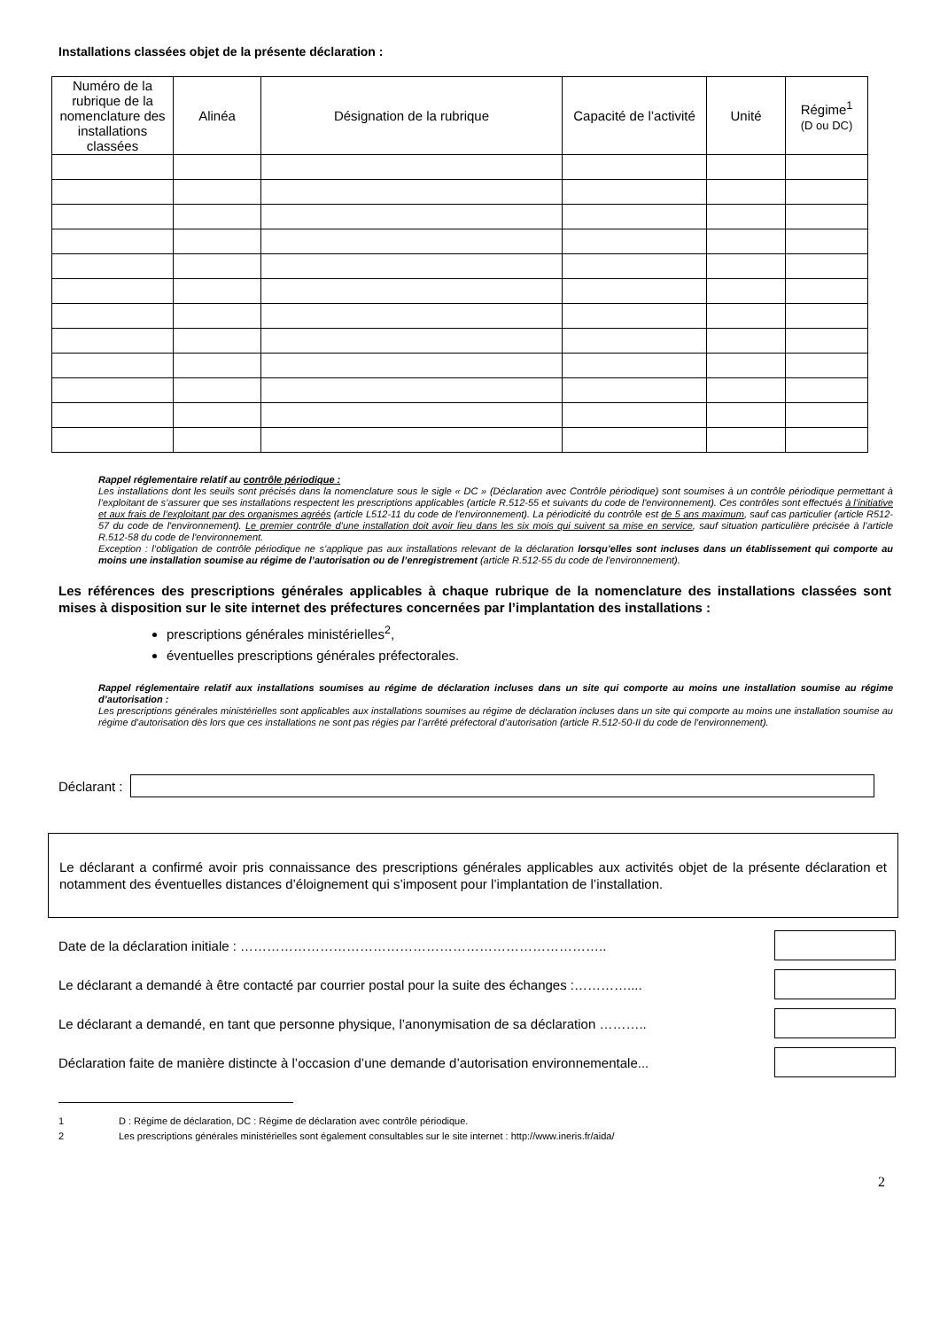Installations classées objet de la présente déclaration :
| Numéro de la rubrique de la nomenclature des installations classées | Alinéa | Désignation de la rubrique | Capacité de l’activité | Unité | Régime<sup>1</sup> (D ou DC) |
| --- | --- | --- | --- | --- | --- |
Rappel réglementaire relatif au contrôle périodique :
Les installations dont les seuils sont précisés dans la nomenclature sous le sigle « DC » (Déclaration avec Contrôle périodique) sont soumises à un contrôle périodique permettant à l’exploitant de s’assurer que ses installations respectent les prescriptions applicables (article R.512-55 et suivants du code de l'environnement). Ces contrôles sont effectués à l’initiative et aux frais de l’exploitant par des organismes agréés (article L512-11 du code de l'environnement). La périodicité du contrôle est de 5 ans maximum, sauf cas particulier (article R512-57 du code de l'environnement). Le premier contrôle d’une installation doit avoir lieu dans les six mois qui suivent sa mise en service, sauf situation particulière précisée à l’article R.512-58 du code de l'environnement.
Exception : l’obligation de contrôle périodique ne s’applique pas aux installations relevant de la déclaration lorsqu’elles sont incluses dans un établissement qui comporte au moins une installation soumise au régime de l’autorisation ou de l’enregistrement (article R.512-55 du code de l'environnement).
Les références des prescriptions générales applicables à chaque rubrique de la nomenclature des installations classées sont mises à disposition sur le site internet des préfectures concernées par l’implantation des installations :
prescriptions générales ministérielles<sup>2</sup>,
éventuelles prescriptions générales préfectorales.
Rappel réglementaire relatif aux installations soumises au régime de déclaration incluses dans un site qui comporte au moins une installation soumise au régime d’autorisation :
Les prescriptions générales ministérielles sont applicables aux installations soumises au régime de déclaration incluses dans un site qui comporte au moins une installation soumise au régime d’autorisation dès lors que ces installations ne sont pas régies par l’arrêté préfectoral d’autorisation (article R.512-50-II du code de l'environnement).
Déclarant :
Le déclarant a confirmé avoir pris connaissance des prescriptions générales applicables aux activités objet de la présente déclaration et notamment des éventuelles distances d’éloignement qui s’imposent pour l’implantation de l’installation.
Date de la déclaration initiale : ………………………………………………………………………..
Le déclarant a demandé à être contacté par courrier postal pour la suite des échanges :…………....
Le déclarant a demandé, en tant que personne physique, l’anonymisation de sa déclaration ………..
Déclaration faite de manière distincte à l’occasion d’une demande d’autorisation environnementale...
1 D : Régime de déclaration, DC : Régime de déclaration avec contrôle périodique.
2 Les prescriptions générales ministérielles sont également consultables sur le site internet : http://www.ineris.fr/aida/
2